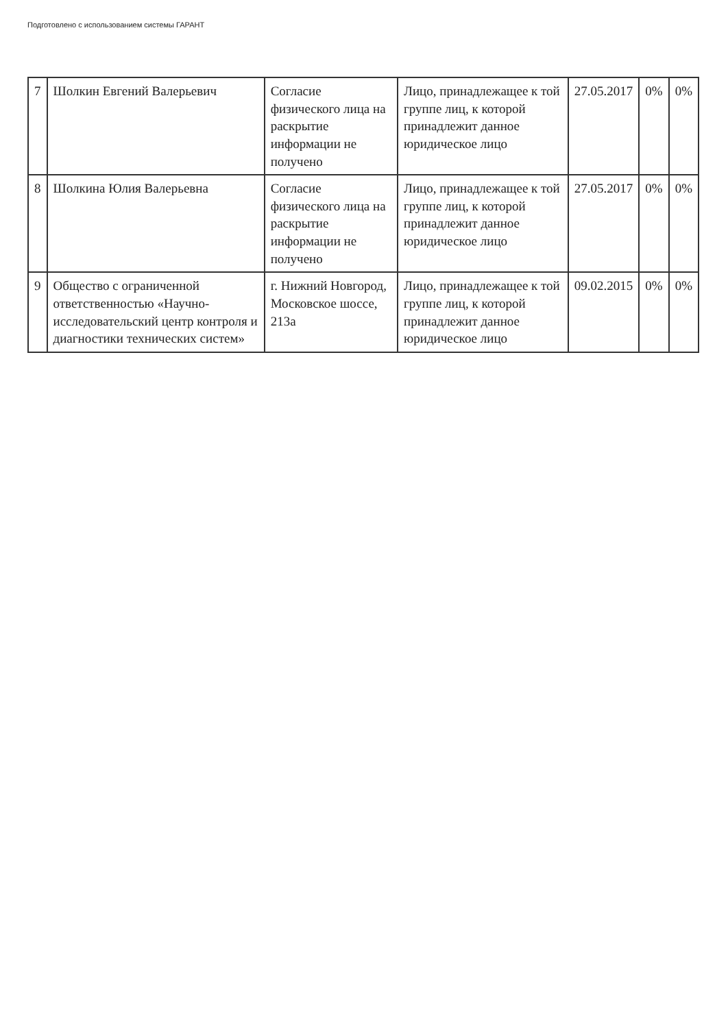Подготовлено с использованием системы ГАРАНТ
| 7 | Шолкин Евгений Валерьевич | Согласие физического лица на раскрытие информации не получено | Лицо, принадлежащее к той группе лиц, к которой принадлежит данное юридическое лицо | 27.05.2017 | 0% | 0% |
| 8 | Шолкина Юлия Валерьевна | Согласие физического лица на раскрытие информации не получено | Лицо, принадлежащее к той группе лиц, к которой принадлежит данное юридическое лицо | 27.05.2017 | 0% | 0% |
| 9 | Общество с ограниченной ответственностью «Научно-исследовательский центр контроля и диагностики технических систем» | г. Нижний Новгород, Московское шоссе, 213а | Лицо, принадлежащее к той группе лиц, к которой принадлежит данное юридическое лицо | 09.02.2015 | 0% | 0% |